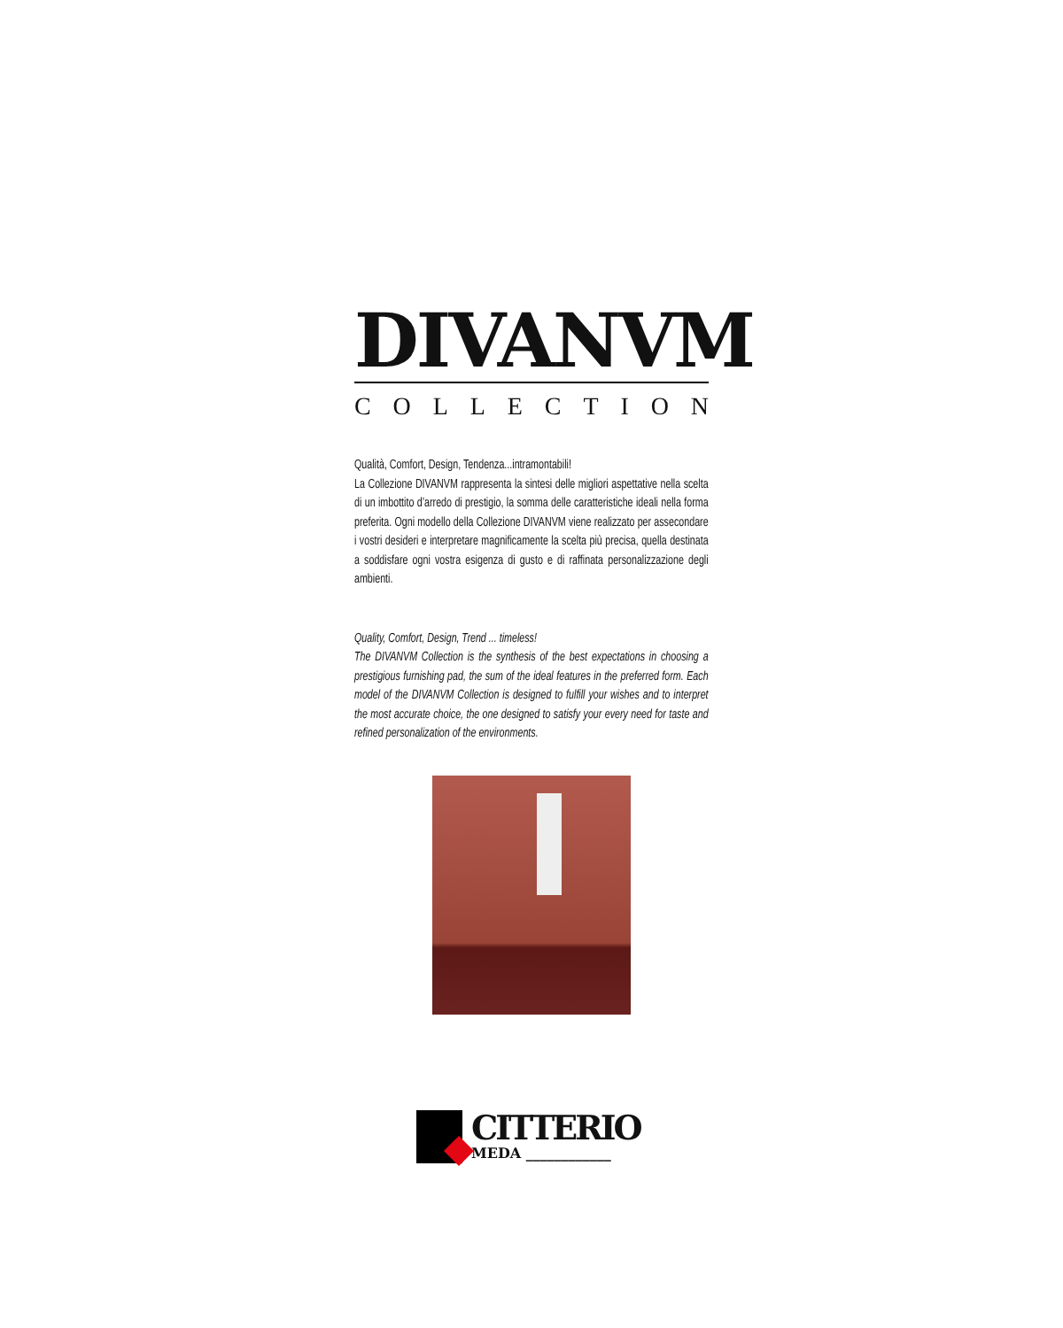DIVANVM
COLLECTION
Qualità, Comfort, Design, Tendenza...intramontabili!
La Collezione DIVANVM rappresenta la sintesi delle migliori aspettative nella scelta di un imbottito d’arredo di prestigio, la somma delle caratteristiche ideali nella forma preferita. Ogni modello della Collezione DIVANVM viene realizzato per assecondare i vostri desideri e interpretare magnificamente la scelta più precisa, quella destinata a soddisfare ogni vostra esigenza di gusto e di raffinata personalizzazione degli ambienti.
Quality, Comfort, Design, Trend ... timeless!
The DIVANVM Collection is the synthesis of the best expectations in choosing a prestigious furnishing pad, the sum of the ideal features in the preferred form. Each model of the DIVANVM Collection is designed to fulfill your wishes and to interpret the most accurate choice, the one designed to satisfy your every need for taste and refined personalization of the environments.
CITTERIO
MEDA ____________